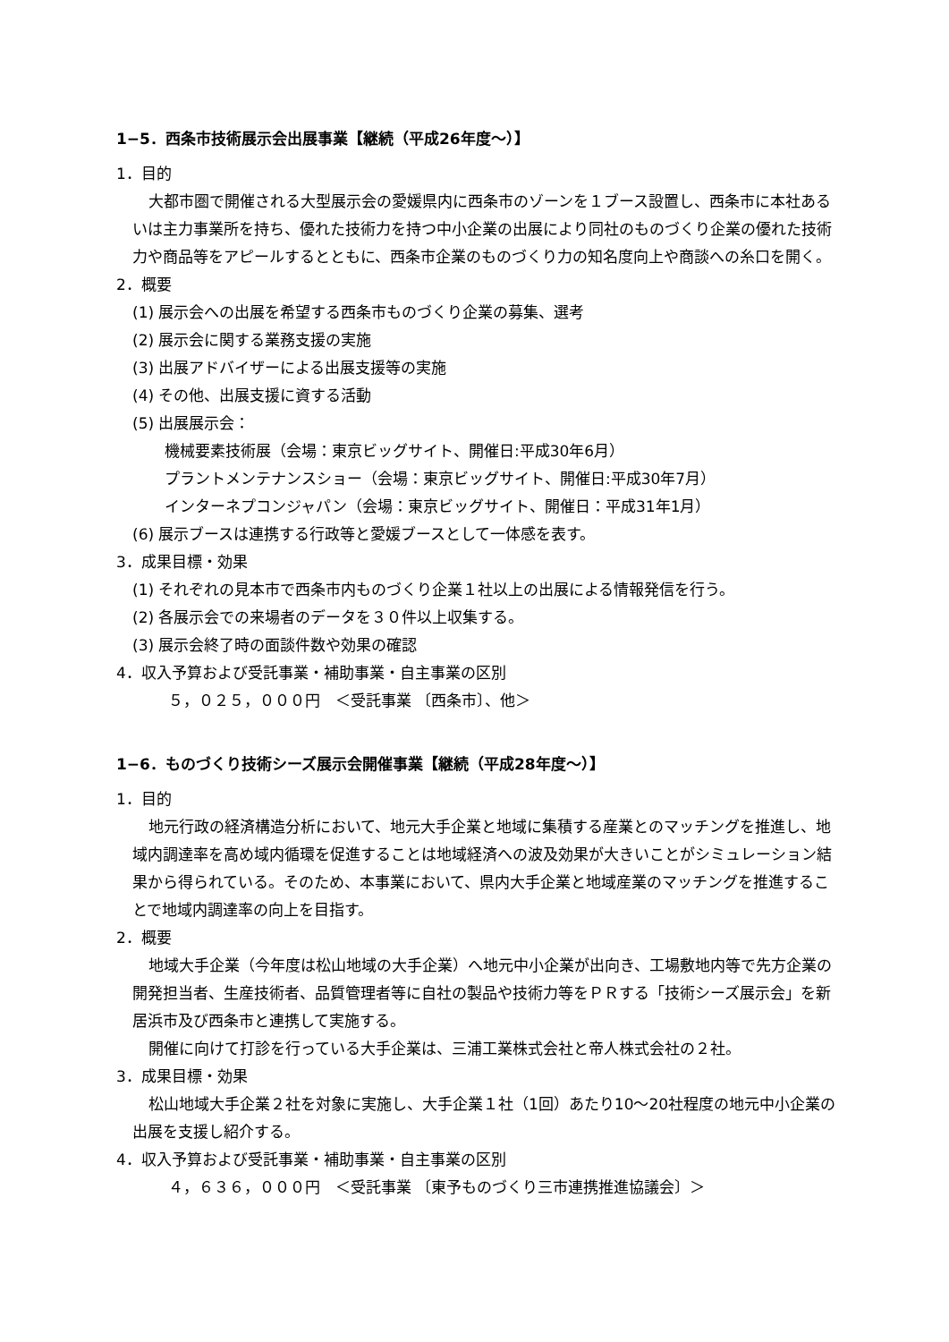1−5．西条市技術展示会出展事業【継続（平成26年度〜）】
1．目的
大都市圏で開催される大型展示会の愛媛県内に西条市のゾーンを１ブース設置し、西条市に本社あるいは主力事業所を持ち、優れた技術力を持つ中小企業の出展により同社のものづくり企業の優れた技術力や商品等をアピールするとともに、西条市企業のものづくり力の知名度向上や商談への糸口を開く。
2．概要
(1) 展示会への出展を希望する西条市ものづくり企業の募集、選考
(2) 展示会に関する業務支援の実施
(3) 出展アドバイザーによる出展支援等の実施
(4) その他、出展支援に資する活動
(5) 出展展示会：
機械要素技術展（会場：東京ビッグサイト、開催日:平成30年6月）
プラントメンテナンスショー（会場：東京ビッグサイト、開催日:平成30年7月）
インターネプコンジャパン（会場：東京ビッグサイト、開催日：平成31年1月）
(6) 展示ブースは連携する行政等と愛媛ブースとして一体感を表す。
3．成果目標・効果
(1) それぞれの見本市で西条市内ものづくり企業１社以上の出展による情報発信を行う。
(2) 各展示会での来場者のデータを３０件以上収集する。
(3) 展示会終了時の面談件数や効果の確認
4．収入予算および受託事業・補助事業・自主事業の区別
５，０２５，０００円　＜受託事業 〔西条市〕、他＞
1−6．ものづくり技術シーズ展示会開催事業【継続（平成28年度〜）】
1．目的
地元行政の経済構造分析において、地元大手企業と地域に集積する産業とのマッチングを推進し、地域内調達率を高め域内循環を促進することは地域経済への波及効果が大きいことがシミュレーション結果から得られている。そのため、本事業において、県内大手企業と地域産業のマッチングを推進することで地域内調達率の向上を目指す。
2．概要
地域大手企業（今年度は松山地域の大手企業）へ地元中小企業が出向き、工場敷地内等で先方企業の開発担当者、生産技術者、品質管理者等に自社の製品や技術力等をＰＲする「技術シーズ展示会」を新居浜市及び西条市と連携して実施する。
開催に向けて打診を行っている大手企業は、三浦工業株式会社と帝人株式会社の２社。
3．成果目標・効果
松山地域大手企業２社を対象に実施し、大手企業１社（1回）あたり10〜20社程度の地元中小企業の出展を支援し紹介する。
4．収入予算および受託事業・補助事業・自主事業の区別
４，６３６，０００円　＜受託事業 〔東予ものづくり三市連携推進協議会〕＞